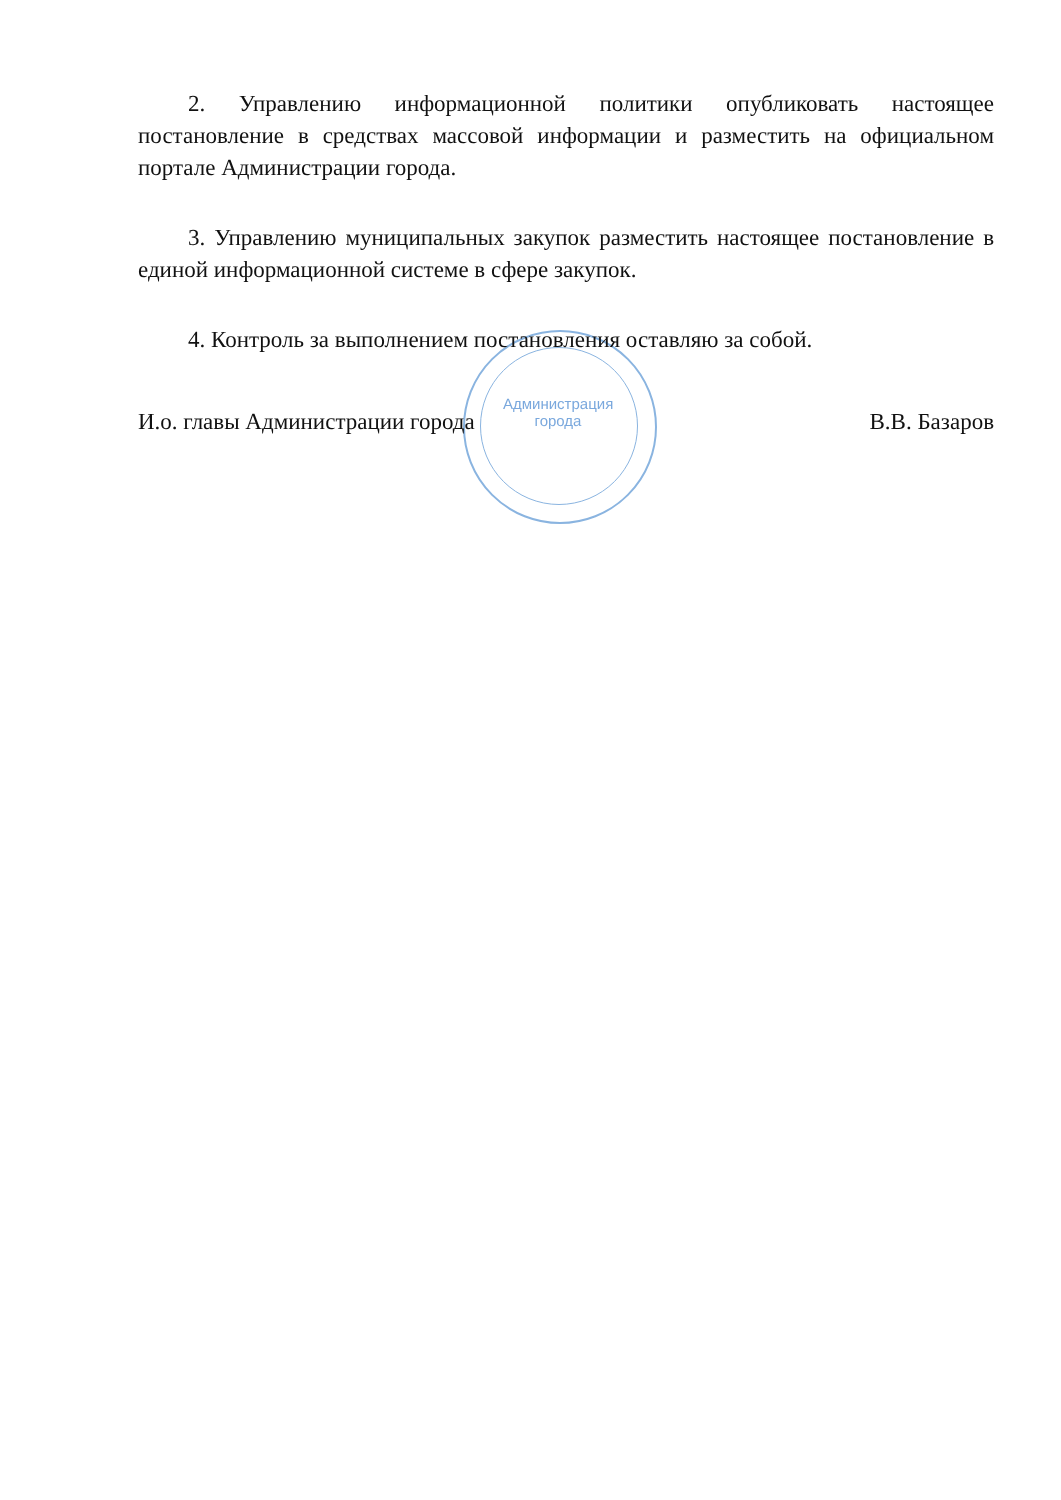2. Управлению информационной политики опубликовать настоящее постановление в средствах массовой информации и разместить на официальном портале Администрации города.
3. Управлению муниципальных закупок разместить настоящее постановление в единой информационной системе в сфере закупок.
4. Контроль за выполнением постановления оставляю за собой.
И.о. главы Администрации города В.В. Базаров
Администрация города